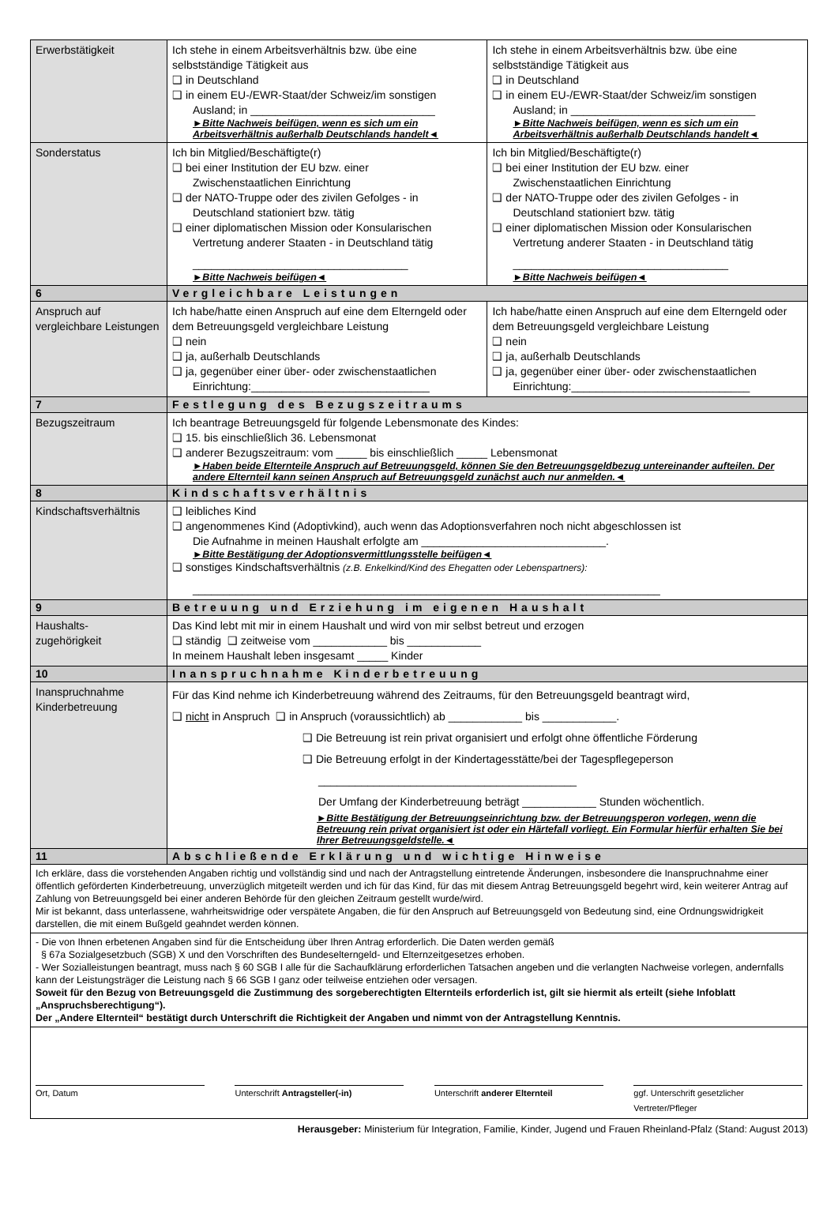| Erwerbstätigkeit | Ich stehe in einem Arbeitsverhältnis bzw. übe eine selbstständige Tätigkeit aus ❑ in Deutschland ❑ in einem EU-/EWR-Staat/der Schweiz/im sonstigen Ausland; in ______________________________ ►Bitte Nachweis beifügen, wenn es sich um ein Arbeitsverhältnis außerhalb Deutschlands handelt◄ | Ich stehe in einem Arbeitsverhältnis bzw. übe eine selbstständige Tätigkeit aus ❑ in Deutschland ❑ in einem EU-/EWR-Staat/der Schweiz/im sonstigen Ausland; in ______________________________ ►Bitte Nachweis beifügen, wenn es sich um ein Arbeitsverhältnis außerhalb Deutschlands handelt◄ |
| Sonderstatus | Ich bin Mitglied/Beschäftigte(r) ❑ bei einer Institution der EU bzw. einer Zwischenstaatlichen Einrichtung ❑ der NATO-Truppe oder des zivilen Gefolges - in Deutschland stationiert bzw. tätig ❑ einer diplomatischen Mission oder Konsularischen Vertretung anderer Staaten - in Deutschland tätig ___________________________________ ►Bitte Nachweis beifügen◄ | Ich bin Mitglied/Beschäftigte(r) ❑ bei einer Institution der EU bzw. einer Zwischenstaatlichen Einrichtung ❑ der NATO-Truppe oder des zivilen Gefolges - in Deutschland stationiert bzw. tätig ❑ einer diplomatischen Mission oder Konsularischen Vertretung anderer Staaten - in Deutschland tätig ___________________________________ ►Bitte Nachweis beifügen◄ |
| 6 | Vergleichbare Leistungen | |
| Anspruch auf vergleichbare Leistungen | Ich habe/hatte einen Anspruch auf eine dem Elterngeld oder dem Betreuungsgeld vergleichbare Leistung ❑ nein ❑ ja, außerhalb Deutschlands ❑ ja, gegenüber einer über- oder zwischenstaatlichen Einrichtung:_____________________________ | Ich habe/hatte einen Anspruch auf eine dem Elterngeld oder dem Betreuungsgeld vergleichbare Leistung ❑ nein ❑ ja, außerhalb Deutschlands ❑ ja, gegenüber einer über- oder zwischenstaatlichen Einrichtung:_____________________________ |
| 7 | Festlegung des Bezugszeitraums | |
| Bezugszeitraum | Ich beantrage Betreuungsgeld für folgende Lebensmonate des Kindes: ❑ 15. bis einschließlich 36. Lebensmonat ❑ anderer Bezugszeitraum: vom _____ bis einschließlich _____ Lebensmonat ►Haben beide Elternteile Anspruch auf Betreuungsgeld, können Sie den Betreuungsgeldbezug untereinander aufteilen. Der andere Elternteil kann seinen Anspruch auf Betreuungsgeld zunächst auch nur anmelden.◄ | |
| 8 | Kindschaftsverhältnis | |
| Kindschaftsverhältnis | ❑ leibliches Kind ❑ angenommenes Kind (Adoptivkind), auch wenn das Adoptionsverfahren noch nicht abgeschlossen ist Die Aufnahme in meinen Haushalt erfolgte am ______________________________. ►Bitte Bestätigung der Adoptionsvermittlungsstelle beifügen◄ ❑ sonstiges Kindschaftsverhältnis (z.B. Enkelkind/Kind des Ehegatten oder Lebenspartners): ____________________________________________________________________________ | |
| 9 | Betreuung und Erziehung im eigenen Haushalt | |
| Haushalts- zugehörigkeit | Das Kind lebt mit mir in einem Haushalt und wird von mir selbst betreut und erzogen ❑ ständig ❑ zeitweise vom ____________ bis ____________ In meinem Haushalt leben insgesamt _____ Kinder | |
| 10 | Inanspruchnahme Kinderbetreuung | |
| Inanspruchnahme Kinderbetreuung | Für das Kind nehme ich Kinderbetreuung während des Zeitraums, für den Betreuungsgeld beantragt wird, ❑ nicht in Anspruch ❑ in Anspruch (voraussichtlich) ab ____________ bis ____________. ❑ Die Betreuung ist rein privat organisiert und erfolgt ohne öffentliche Förderung ❑ Die Betreuung erfolgt in der Kindertagesstätte/bei der Tagespflegeperson __________________________________________ Der Umfang der Kinderbetreuung beträgt ____________ Stunden wöchentlich. ►Bitte Bestätigung der Betreuungseinrichtung bzw. der Betreuungsperon vorlegen, wenn die Betreuung rein privat organisiert ist oder ein Härtefall vorliegt. Ein Formular hierfür erhalten Sie bei Ihrer Betreuungsgeldstelle.◄ | |
| 11 | Abschließende Erklärung und wichtige Hinweise | |
| Ich erkläre, dass die vorstehenden Angaben richtig und vollständig sind und nach der Antragstellung eintretende Änderungen, insbesondere die Inanspruchnahme einer öffentlich geförderten Kinderbetreuung, unverzüglich mitgeteilt werden und ich für das Kind, für das mit diesem Antrag Betreuungsgeld begehrt wird, kein weiterer Antrag auf Zahlung von Betreuungsgeld bei einer anderen Behörde für den gleichen Zeitraum gestellt wurde/wird. Mir ist bekannt, dass unterlassene, wahrheitswidrige oder verspätete Angaben, die für den Anspruch auf Betreuungsgeld von Bedeutung sind, eine Ordnungswidrigkeit darstellen, die mit einem Bußgeld geahndet werden können. | | |
| - Die von Ihnen erbetenen Angaben sind für die Entscheidung über Ihren Antrag erforderlich. Die Daten werden gemäß § 67a Sozialgesetzbuch (SGB) X und den Vorschriften des Bundeselterngeld- und Elternzeitgesetzes erhoben. - Wer Sozialleistungen beantragt, muss nach § 60 SGB I alle für die Sachaufklärung erforderlichen Tatsachen angeben und die verlangten Nachweise vorlegen, andernfalls kann der Leistungsträger die Leistung nach § 66 SGB I ganz oder teilweise entziehen oder versagen. Soweit für den Bezug von Betreuungsgeld die Zustimmung des sorgeberechtigten Elternteils erforderlich ist, gilt sie hiermit als erteilt (siehe Infoblatt „Anspruchsberechtigung“). Der „Andere Elternteil“ bestätigt durch Unterschrift die Richtigkeit der Angaben und nimmt von der Antragstellung Kenntnis. | | |
| Ort, Datum Unterschrift Antragsteller(-in) Unterschrift anderer Elternteil ggf. Unterschrift gesetzlicher Vertreter/Pfleger | | |
Herausgeber: Ministerium für Integration, Familie, Kinder, Jugend und Frauen Rheinland-Pfalz (Stand: August 2013)